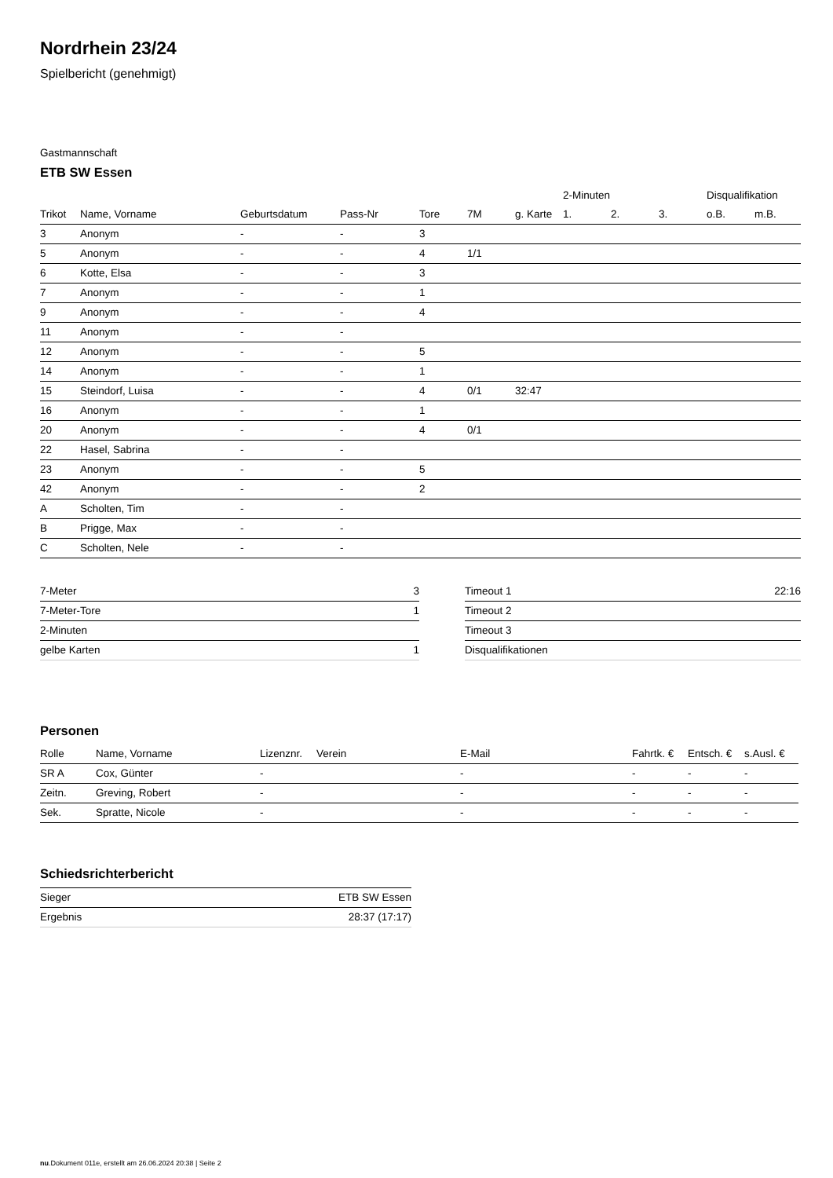Nordrhein 23/24
Spielbericht (genehmigt)
Gastmannschaft
ETB SW Essen
| | | | | | | | 2-Minuten | | | Disqualifikation | |
| --- | --- | --- | --- | --- | --- | --- | --- | --- | --- | --- | --- |
| Trikot | Name, Vorname | Geburtsdatum | Pass-Nr | Tore | 7M | g. Karte | 1. | 2. | 3. | o.B. | m.B. |
| 3 | Anonym | - | - | 3 | | | | | | | |
| 5 | Anonym | - | - | 4 | 1/1 | | | | | | |
| 6 | Kotte, Elsa | - | - | 3 | | | | | | | |
| 7 | Anonym | - | - | 1 | | | | | | | |
| 9 | Anonym | - | - | 4 | | | | | | | |
| 11 | Anonym | - | - | | | | | | | | |
| 12 | Anonym | - | - | 5 | | | | | | | |
| 14 | Anonym | - | - | 1 | | | | | | | |
| 15 | Steindorf, Luisa | - | - | 4 | 0/1 | 32:47 | | | | | |
| 16 | Anonym | - | - | 1 | | | | | | | |
| 20 | Anonym | - | - | 4 | 0/1 | | | | | | |
| 22 | Hasel, Sabrina | - | - | | | | | | | | |
| 23 | Anonym | - | - | 5 | | | | | | | |
| 42 | Anonym | - | - | 2 | | | | | | | |
| A | Scholten, Tim | - | - | | | | | | | | |
| B | Prigge, Max | - | - | | | | | | | | |
| C | Scholten, Nele | - | - | | | | | | | | |
| 7-Meter | 3 |
| 7-Meter-Tore | 1 |
| 2-Minuten | |
| gelbe Karten | 1 |
| Timeout 1 | 22:16 |
| Timeout 2 | |
| Timeout 3 | |
| Disqualifikationen | |
Personen
| Rolle | Name, Vorname | Lizenznr. | Verein | E-Mail | Fahrtk. € | Entsch. € | s.Ausl. € |
| --- | --- | --- | --- | --- | --- | --- | --- |
| SR A | Cox, Günter | - | | - | - | - | - |
| Zeitn. | Greving, Robert | - | | - | - | - | - |
| Sek. | Spratte, Nicole | - | | - | - | - | - |
Schiedsrichterbericht
| Sieger | ETB SW Essen |
| Ergebnis | 28:37 (17:17) |
nu.Dokument 011e, erstellt am 26.06.2024 20:38 | Seite 2